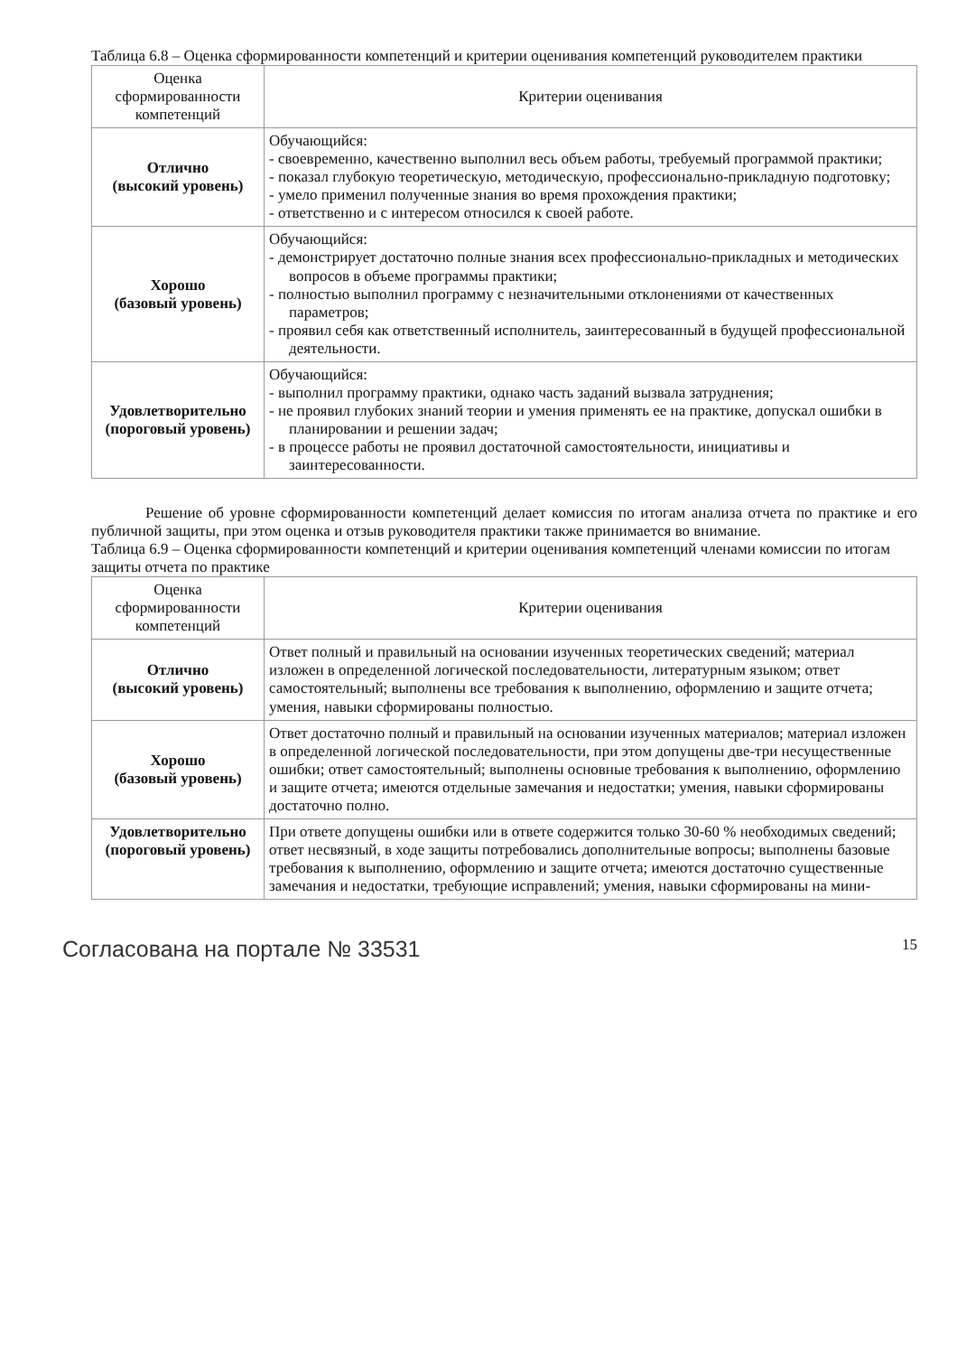Таблица 6.8 – Оценка сформированности компетенций и критерии оценивания компетенций руководителем практики
| Оценка сформированности компетенций | Критерии оценивания |
| Отлично (высокий уровень) | Обучающийся: - своевременно, качественно выполнил весь объем работы, требуемый программой практики; - показал глубокую теоретическую, методическую, профессионально-прикладную подготовку; - умело применил полученные знания во время прохождения практики; - ответственно и с интересом относился к своей работе. |
| Хорошо (базовый уровень) | Обучающийся: - демонстрирует достаточно полные знания всех профессионально-прикладных и методических вопросов в объеме программы практики; - полностью выполнил программу с незначительными отклонениями от качественных параметров; - проявил себя как ответственный исполнитель, заинтересованный в будущей профессиональной деятельности. |
| Удовлетворительно (пороговый уровень) | Обучающийся: - выполнил программу практики, однако часть заданий вызвала затруднения; - не проявил глубоких знаний теории и умения применять ее на практике, допускал ошибки в планировании и решении задач; - в процессе работы не проявил достаточной самостоятельности, инициативы и заинтересованности. |
Решение об уровне сформированности компетенций делает комиссия по итогам анализа отчета по практике и его публичной защиты, при этом оценка и отзыв руководителя практики также принимается во внимание.
Таблица 6.9 – Оценка сформированности компетенций и критерии оценивания компетенций членами комиссии по итогам защиты отчета по практике
| Оценка сформированности компетенций | Критерии оценивания |
| Отлично (высокий уровень) | Ответ полный и правильный на основании изученных теоретических сведений; материал изложен в определенной логической последовательности, литературным языком; ответ самостоятельный; выполнены все требования к выполнению, оформлению и защите отчета; умения, навыки сформированы полностью. |
| Хорошо (базовый уровень) | Ответ достаточно полный и правильный на основании изученных материалов; материал изложен в определенной логической последовательности, при этом допущены две-три несущественные ошибки; ответ самостоятельный; выполнены основные требования к выполнению, оформлению и защите отчета; имеются отдельные замечания и недостатки; умения, навыки сформированы достаточно полно. |
| Удовлетворительно (пороговый уровень) | При ответе допущены ошибки или в ответе содержится только 30-60 % необходимых сведений; ответ несвязный, в ходе защиты потребовались дополнительные вопросы; выполнены базовые требования к выполнению, оформлению и защите отчета; имеются достаточно существенные замечания и недостатки, требующие исправлений; умения, навыки сформированы на мини- |
Согласована на портале № 33531 15